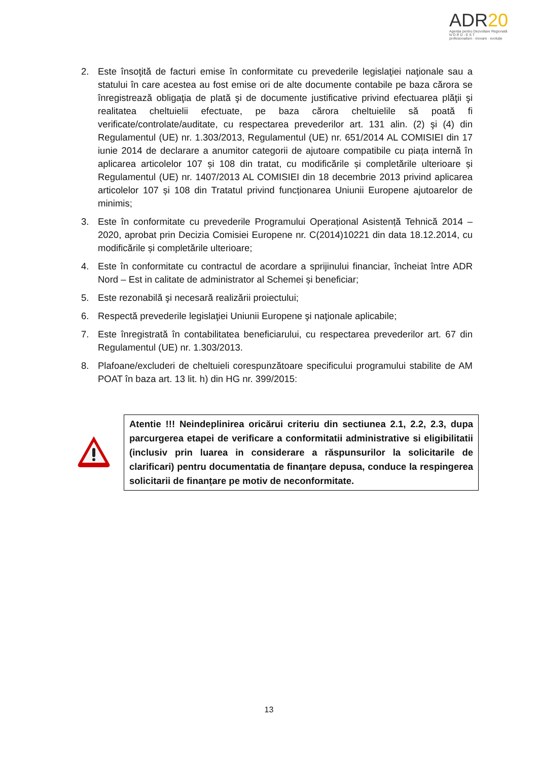ADR20
Agenția pentru Dezvoltare Regională
N O R D - E S T
profesionalism · inovare · evoluție
2. Este însoţită de facturi emise în conformitate cu prevederile legislaţiei naţionale sau a statului în care acestea au fost emise ori de alte documente contabile pe baza cărora se înregistrează obligaţia de plată şi de documente justificative privind efectuarea plăţii şi realitatea cheltuielii efectuate, pe baza cărora cheltuielile să poată fi verificate/controlate/auditate, cu respectarea prevederilor art. 131 alin. (2) şi (4) din Regulamentul (UE) nr. 1.303/2013, Regulamentul (UE) nr. 651/2014 AL COMISIEI din 17 iunie 2014 de declarare a anumitor categorii de ajutoare compatibile cu piața internă în aplicarea articolelor 107 și 108 din tratat, cu modificările și completările ulterioare și Regulamentul (UE) nr. 1407/2013 AL COMISIEI din 18 decembrie 2013 privind aplicarea articolelor 107 și 108 din Tratatul privind funcționarea Uniunii Europene ajutoarelor de minimis;
3. Este în conformitate cu prevederile Programului Operațional Asistență Tehnică 2014 – 2020, aprobat prin Decizia Comisiei Europene nr. C(2014)10221 din data 18.12.2014, cu modificările și completările ulterioare;
4. Este în conformitate cu contractul de acordare a sprijinului financiar, încheiat între ADR Nord – Est in calitate de administrator al Schemei și beneficiar;
5. Este rezonabilă şi necesară realizării proiectului;
6. Respectă prevederile legislaţiei Uniunii Europene şi naţionale aplicabile;
7. Este înregistrată în contabilitatea beneficiarului, cu respectarea prevederilor art. 67 din Regulamentul (UE) nr. 1.303/2013.
8. Plafoane/excluderi de cheltuieli corespunzătoare specificului programului stabilite de AM POAT în baza art. 13 lit. h) din HG nr. 399/2015:
Atentie !!! Neindeplinirea oricărui criteriu din sectiunea 2.1, 2.2, 2.3, dupa parcurgerea etapei de verificare a conformitatii administrative si eligibilitatii (inclusiv prin luarea in considerare a răspunsurilor la solicitarile de clarificari) pentru documentatia de finanțare depusa, conduce la respingerea solicitarii de finanțare pe motiv de neconformitate.
13